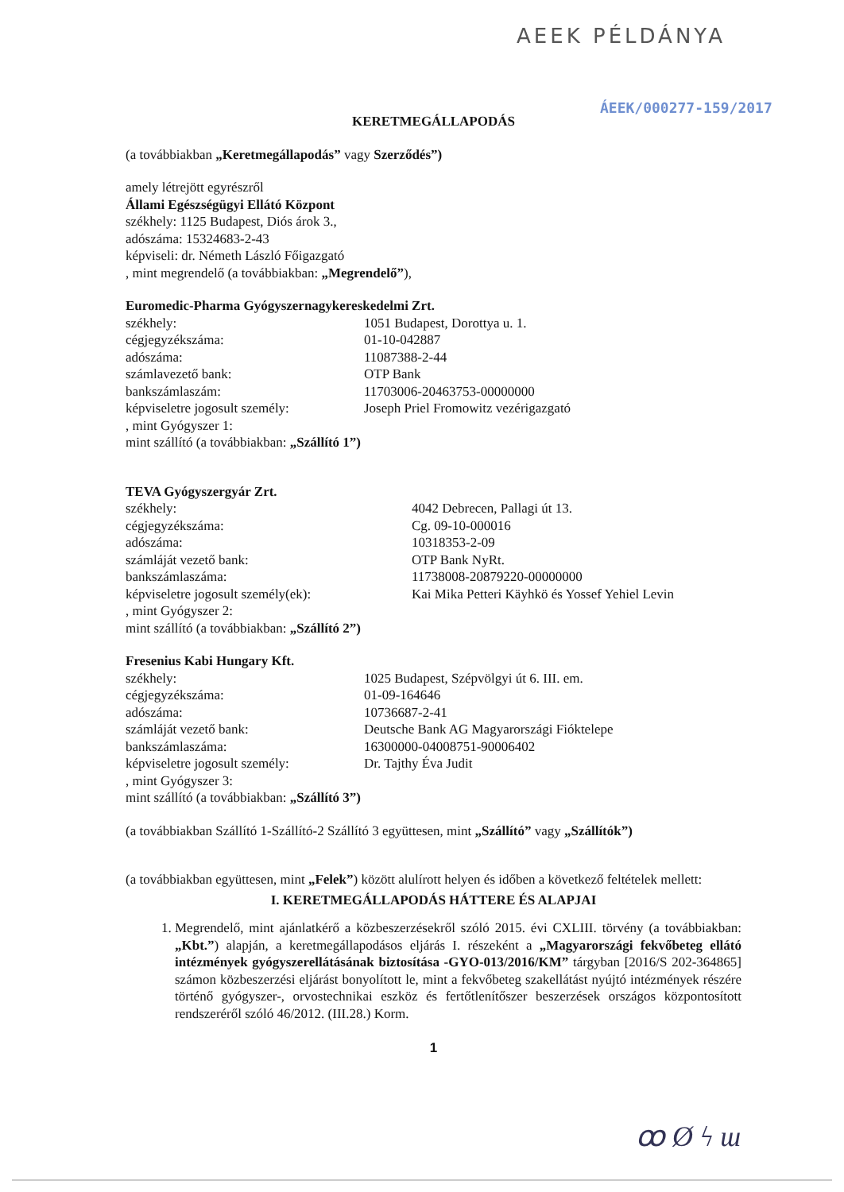AEEK PÉLDÁNYA
ÁEEK/000277-159/2017
KERETMEGÁLLAPODÁS
(a továbbiakban „Keretmegállapodás” vagy Szerződés”)
amely létrejött egyrészről
Állami Egészségügyi Ellátó Központ
székhely: 1125 Budapest, Diós árok 3.,
adószáma: 15324683-2-43
képviseli: dr. Németh László Főigazgató
, mint megrendelő (a továbbiakban: „Megrendelő”),
Euromedic-Pharma Gyógyszernagykereskedelmi Zrt.
székhely: 1051 Budapest, Dorottya u. 1.
cégjegyzékszáma: 01-10-042887
adószáma: 11087388-2-44
számlavezető bank: OTP Bank
bankszámlaszám: 11703006-20463753-00000000
képviseletre jogosult személy: Joseph Priel Fromowitz vezérigazgató
, mint Gyógyszer 1:
mint szállító (a továbbiakban: „Szállító 1”)
TEVA Gyógyszergyár Zrt.
székhely: 4042 Debrecen, Pallagi út 13.
cégjegyzékszáma: Cg. 09-10-000016
adószáma: 10318353-2-09
számláját vezető bank: OTP Bank NyRt.
bankszámlaszáma: 11738008-20879220-00000000
képviseletre jogosult személy(ek): Kai Mika Petteri Käyhkö és Yossef Yehiel Levin
, mint Gyógyszer 2:
mint szállító (a továbbiakban: „Szállító 2”)
Fresenius Kabi Hungary Kft.
székhely: 1025 Budapest, Szépvölgyi út 6. III. em.
cégjegyzékszáma: 01-09-164646
adószáma: 10736687-2-41
számláját vezető bank: Deutsche Bank AG Magyarországi Fióktelepe
bankszámlaszáma: 16300000-04008751-90006402
képviseletre jogosult személy: Dr. Tajthy Éva Judit
, mint Gyógyszer 3:
mint szállító (a továbbiakban: „Szállító 3”)
(a továbbiakban Szállító 1-Szállító-2 Szállító 3 együttesen, mint „Szállító” vagy „Szállítók”)
(a továbbiakban együttesen, mint „Felek”) között alulírott helyen és időben a következő feltételek mellett:
I. KERETMEGÁLLAPODÁS HÁTTERE ÉS ALAPJAI
1. Megrendelő, mint ajánlatkérő a közbeszerzésekről szóló 2015. évi CXLIII. törvény (a továbbiakban: „Kbt.”) alapján, a keretmegállapodásos eljárás I. részeként a „Magyarországi fekvőbeteg ellátó intézmények gyógyszerellátásának biztosítása -GYO-013/2016/KM” tárgyban [2016/S 202-364865] számon közbeszerzési eljárást bonyolított le, mint a fekvőbeteg szakellátást nyújtó intézmények részére történő gyógyszer-, orvostechnikai eszköz és fertőtlenítőszer beszerzések országos központosított rendszeréről szóló 46/2012. (III.28.) Korm.
1
ꝏ Ø ϟ ɯ